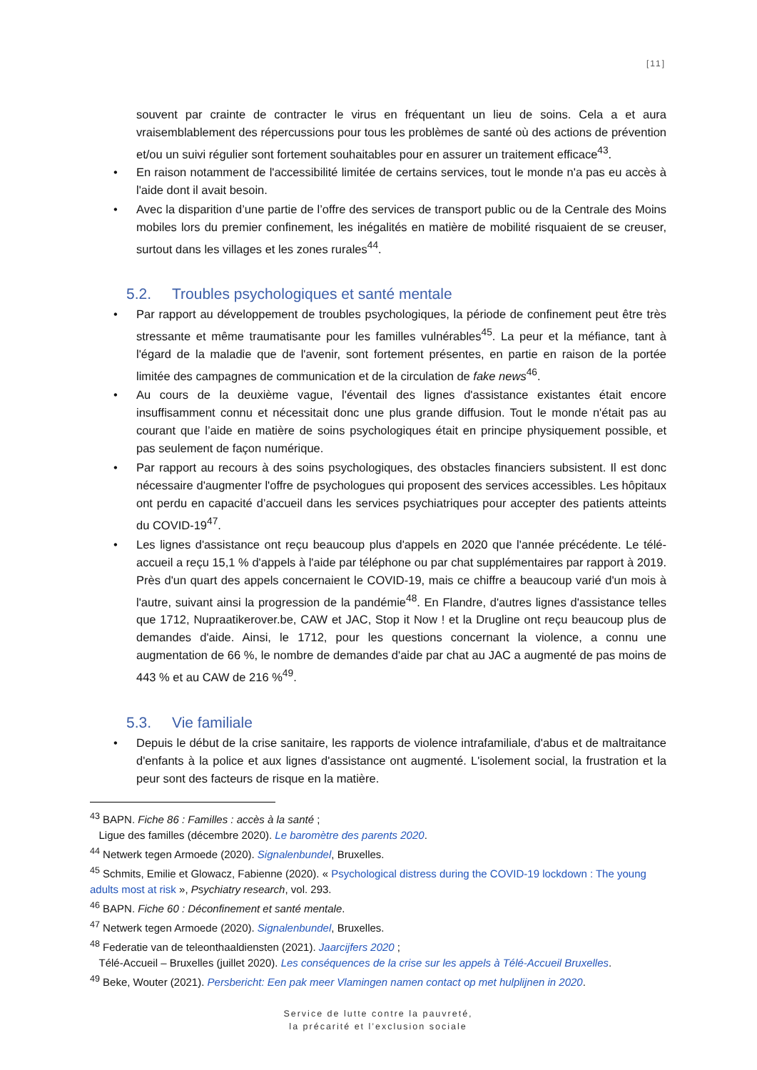[11]
souvent par crainte de contracter le virus en fréquentant un lieu de soins. Cela a et aura vraisemblablement des répercussions pour tous les problèmes de santé où des actions de prévention et/ou un suivi régulier sont fortement souhaitables pour en assurer un traitement efficace<sup>43</sup>.
• En raison notamment de l'accessibilité limitée de certains services, tout le monde n'a pas eu accès à l'aide dont il avait besoin.
• Avec la disparition d’une partie de l’offre des services de transport public ou de la Centrale des Moins mobiles lors du premier confinement, les inégalités en matière de mobilité risquaient de se creuser, surtout dans les villages et les zones rurales<sup>44</sup>.
5.2. Troubles psychologiques et santé mentale
• Par rapport au développement de troubles psychologiques, la période de confinement peut être très stressante et même traumatisante pour les familles vulnérables<sup>45</sup>. La peur et la méfiance, tant à l'égard de la maladie que de l'avenir, sont fortement présentes, en partie en raison de la portée limitée des campagnes de communication et de la circulation de fake news<sup>46</sup>.
• Au cours de la deuxième vague, l'éventail des lignes d'assistance existantes était encore insuffisamment connu et nécessitait donc une plus grande diffusion. Tout le monde n'était pas au courant que l’aide en matière de soins psychologiques était en principe physiquement possible, et pas seulement de façon numérique.
• Par rapport au recours à des soins psychologiques, des obstacles financiers subsistent. Il est donc nécessaire d'augmenter l'offre de psychologues qui proposent des services accessibles. Les hôpitaux ont perdu en capacité d’accueil dans les services psychiatriques pour accepter des patients atteints du COVID-19<sup>47</sup>.
• Les lignes d'assistance ont reçu beaucoup plus d'appels en 2020 que l'année précédente. Le télé-accueil a reçu 15,1 % d'appels à l'aide par téléphone ou par chat supplémentaires par rapport à 2019. Près d'un quart des appels concernaient le COVID-19, mais ce chiffre a beaucoup varié d'un mois à l'autre, suivant ainsi la progression de la pandémie<sup>48</sup>. En Flandre, d'autres lignes d'assistance telles que 1712, Nupraatikerover.be, CAW et JAC, Stop it Now ! et la Drugline ont reçu beaucoup plus de demandes d'aide. Ainsi, le 1712, pour les questions concernant la violence, a connu une augmentation de 66 %, le nombre de demandes d'aide par chat au JAC a augmenté de pas moins de 443 % et au CAW de 216 %<sup>49</sup>.
5.3. Vie familiale
• Depuis le début de la crise sanitaire, les rapports de violence intrafamiliale, d'abus et de maltraitance d'enfants à la police et aux lignes d'assistance ont augmenté. L'isolement social, la frustration et la peur sont des facteurs de risque en la matière.
<sup>43</sup> BAPN. Fiche 86 : Familles : accès à la santé ;
Ligue des familles (décembre 2020). Le baromètre des parents 2020.
<sup>44</sup> Netwerk tegen Armoede (2020). Signalenbundel, Bruxelles.
<sup>45</sup> Schmits, Emilie et Glowacz, Fabienne (2020). « Psychological distress during the COVID-19 lockdown : The young adults most at risk », Psychiatry research, vol. 293.
<sup>46</sup> BAPN. Fiche 60 : Déconfinement et santé mentale.
<sup>47</sup> Netwerk tegen Armoede (2020). Signalenbundel, Bruxelles.
<sup>48</sup> Federatie van de teleonthaaldiensten (2021). Jaarcijfers 2020 ;
Télé-Accueil – Bruxelles (juillet 2020). Les conséquences de la crise sur les appels à Télé-Accueil Bruxelles.
<sup>49</sup> Beke, Wouter (2021). Persbericht: Een pak meer Vlamingen namen contact op met hulplijnen in 2020.
Service de lutte contre la pauvreté,
la précarité et l’exclusion sociale